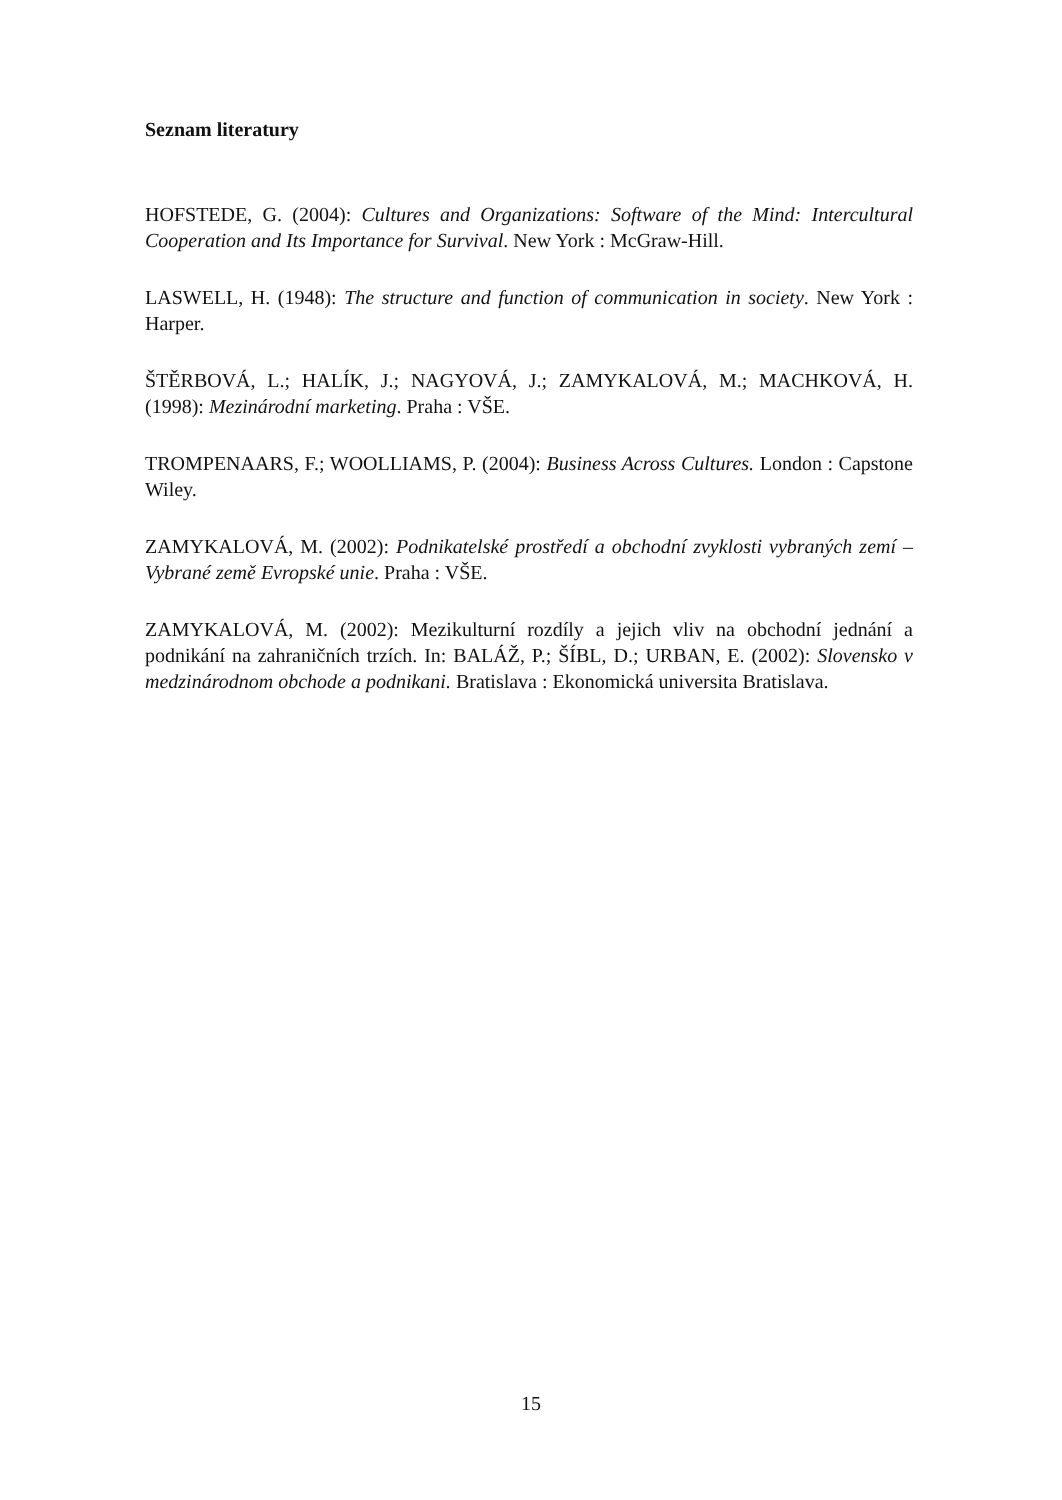Seznam literatury
HOFSTEDE, G. (2004): Cultures and Organizations: Software of the Mind: Intercultural Cooperation and Its Importance for Survival. New York : McGraw-Hill.
LASWELL, H. (1948): The structure and function of communication in society. New York : Harper.
ŠTĚRBOVÁ, L.; HALÍK, J.; NAGYOVÁ, J.; ZAMYKALOVÁ, M.; MACHKOVÁ, H. (1998): Mezinárodní marketing. Praha : VŠE.
TROMPENAARS, F.; WOOLLIAMS, P. (2004): Business Across Cultures. London : Capstone Wiley.
ZAMYKALOVÁ, M. (2002): Podnikatelské prostředí a obchodní zvyklosti vybraných zemí – Vybrané země Evropské unie. Praha : VŠE.
ZAMYKALOVÁ, M. (2002): Mezikulturní rozdíly a jejich vliv na obchodní jednání a podnikání na zahraničních trzích. In: BALÁŽ, P.; ŠÍBL, D.; URBAN, E. (2002): Slovensko v medzinárodnom obchode a podnikani. Bratislava : Ekonomická universita Bratislava.
15